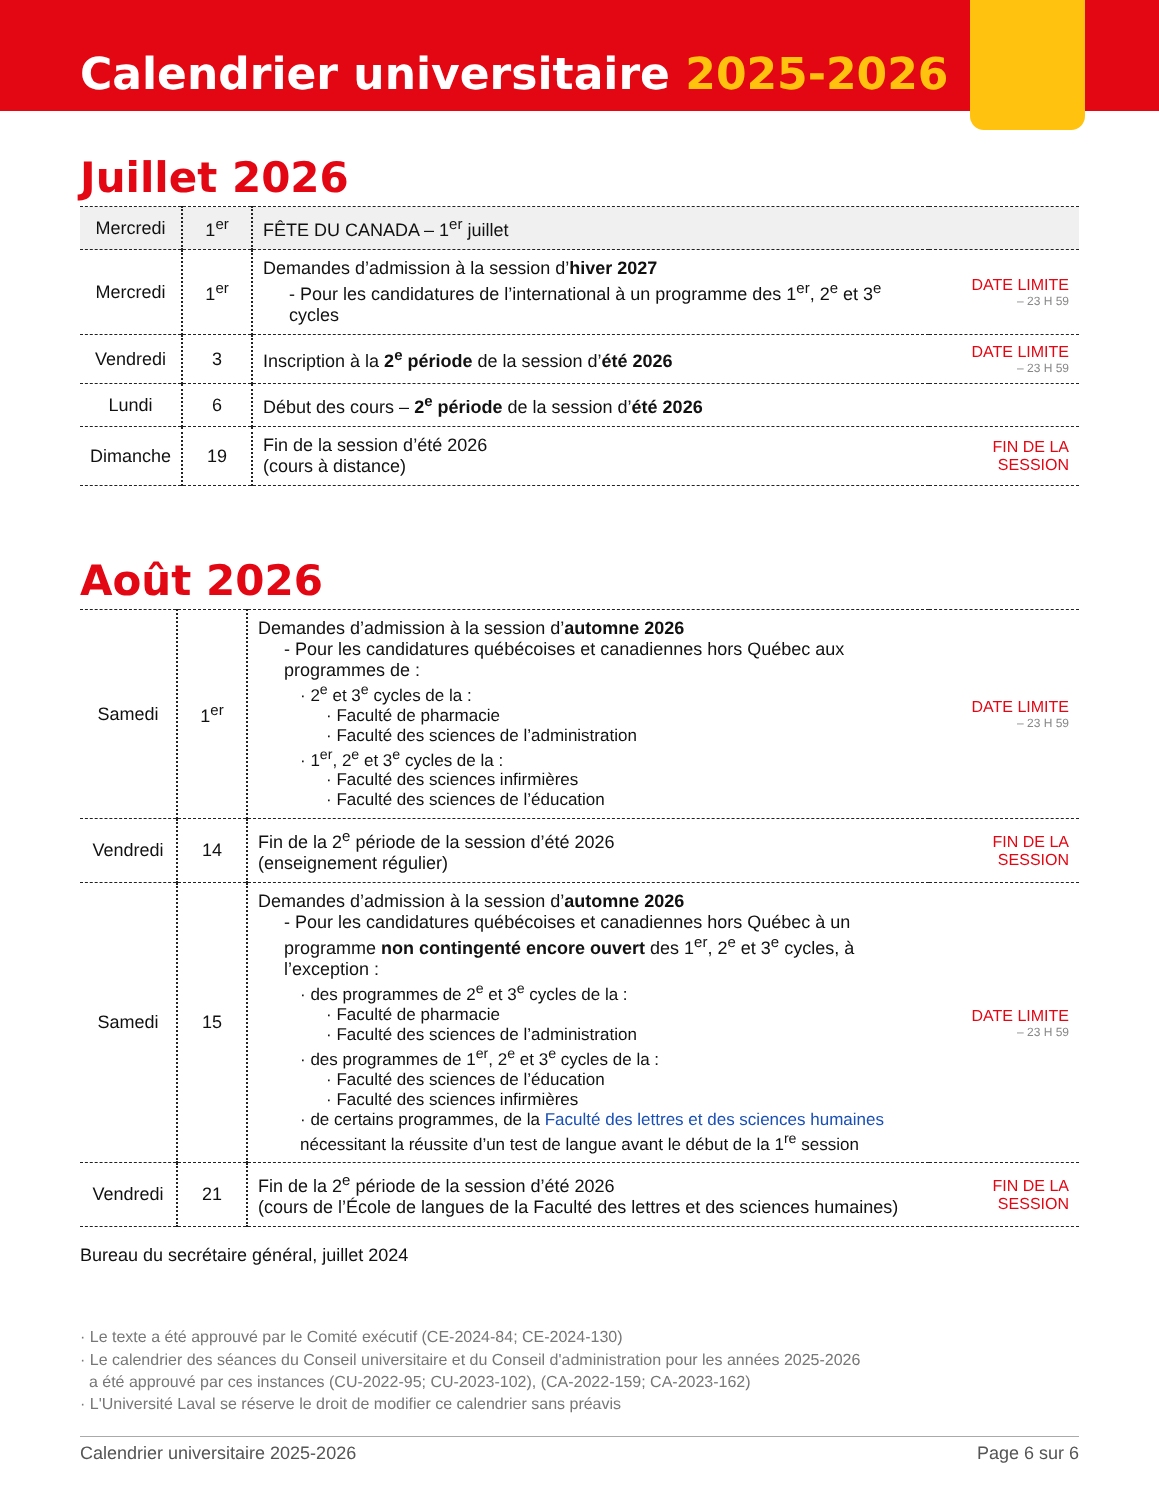Calendrier universitaire 2025-2026
Juillet 2026
| Mercredi | 1<sup>er</sup> | FÊTE DU CANADA – 1<sup>er</sup> juillet | |
| Mercredi | 1<sup>er</sup> | Demandes d’admission à la session d’ hiver 2027 - Pour les candidatures de l’international à un programme des 1<sup>er</sup>, 2<sup>e</sup> et 3<sup>e</sup> cycles | DATE LIMITE – 23 H 59 |
| Vendredi | 3 | Inscription à la 2<sup>e</sup> période de la session d’ été 2026 | DATE LIMITE – 23 H 59 |
| Lundi | 6 | Début des cours – 2<sup>e</sup> période de la session d’ été 2026 | |
| Dimanche | 19 | Fin de la session d’été 2026 (cours à distance) | FIN DE LA SESSION |
Août 2026
| Samedi | 1<sup>er</sup> | Demandes d’admission à la session d’ automne 2026 - Pour les candidatures québécoises et canadiennes hors Québec aux programmes de : · 2<sup>e</sup> et 3<sup>e</sup> cycles de la : · Faculté de pharmacie · Faculté des sciences de l’administration · 1<sup>er</sup>, 2<sup>e</sup> et 3<sup>e</sup> cycles de la : · Faculté des sciences infirmières · Faculté des sciences de l’éducation | DATE LIMITE – 23 H 59 |
| Vendredi | 14 | Fin de la 2<sup>e</sup> période de la session d’été 2026 (enseignement régulier) | FIN DE LA SESSION |
| Samedi | 15 | Demandes d’admission à la session d’ automne 2026 - Pour les candidatures québécoises et canadiennes hors Québec à un programme non contingenté encore ouvert des 1<sup>er</sup>, 2<sup>e</sup> et 3<sup>e</sup> cycles, à l’exception : · des programmes de 2<sup>e</sup> et 3<sup>e</sup> cycles de la : · Faculté de pharmacie · Faculté des sciences de l’administration · des programmes de 1<sup>er</sup>, 2<sup>e</sup> et 3<sup>e</sup> cycles de la : · Faculté des sciences de l’éducation · Faculté des sciences infirmières · de certains programmes, de la Faculté des lettres et des sciences humaines nécessitant la réussite d’un test de langue avant le début de la 1<sup>re</sup> session | DATE LIMITE – 23 H 59 |
| Vendredi | 21 | Fin de la 2<sup>e</sup> période de la session d’été 2026 (cours de l’École de langues de la Faculté des lettres et des sciences humaines) | FIN DE LA SESSION |
Bureau du secrétaire général, juillet 2024
· Le texte a été approuvé par le Comité exécutif (CE-2024-84; CE-2024-130)
· Le calendrier des séances du Conseil universitaire et du Conseil d'administration pour les années 2025-2026
a été approuvé par ces instances (CU-2022-95; CU-2023-102), (CA-2022-159; CA-2023-162)
· L'Université Laval se réserve le droit de modifier ce calendrier sans préavis
Calendrier universitaire 2025-2026 Page 6 sur 6